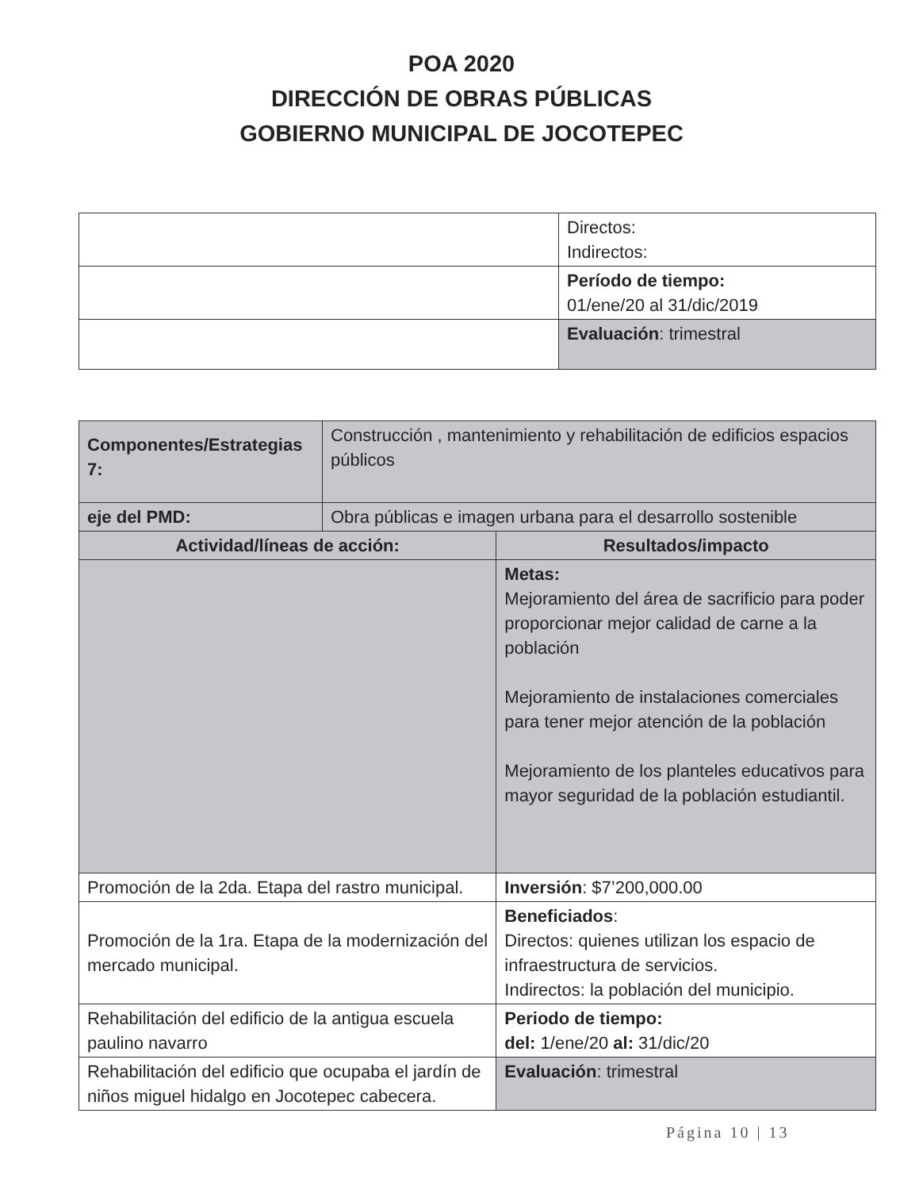POA 2020
DIRECCIÓN DE OBRAS PÚBLICAS
GOBIERNO MUNICIPAL DE JOCOTEPEC
| | Directos: Indirectos: |
| | Período de tiempo: 01/ene/20 al 31/dic/2019 |
| | Evaluación : trimestral |
| Componentes/Estrategias 7: | Construcción , mantenimiento y rehabilitación de edificios espacios públicos | |
| eje del PMD: | Obra públicas e imagen urbana para el desarrollo sostenible | |
| Actividad/líneas de acción: | | Resultados/impacto |
| | | Metas: Mejoramiento del área de sacrificio para poder proporcionar mejor calidad de carne a la población Mejoramiento de instalaciones comerciales para tener mejor atención de la población Mejoramiento de los planteles educativos para mayor seguridad de la población estudiantil. |
| Promoción de la 2da. Etapa del rastro municipal. | | Inversión : $7’200,000.00 |
| Promoción de la 1ra. Etapa de la modernización del mercado municipal. | | Beneficiados : Directos: quienes utilizan los espacio de infraestructura de servicios. Indirectos: la población del municipio. |
| Rehabilitación del edificio de la antigua escuela paulino navarro | | Periodo de tiempo: del: 1/ene/20 al: 31/dic/20 |
| Rehabilitación del edificio que ocupaba el jardín de niños miguel hidalgo en Jocotepec cabecera. | | Evaluación : trimestral |
Página 10 | 13